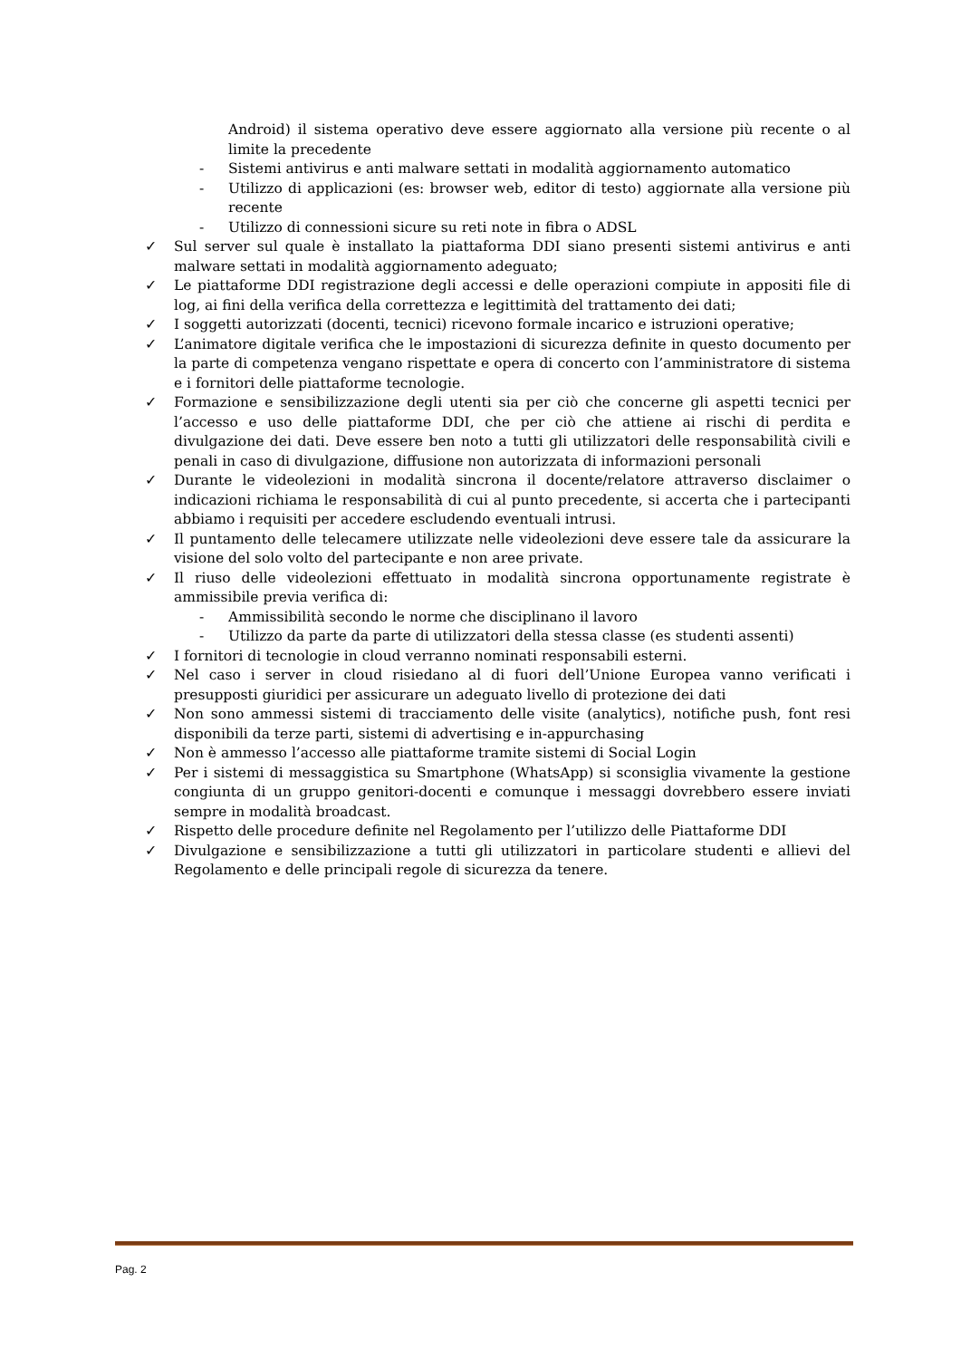Android) il sistema operativo deve essere aggiornato alla versione più recente o al limite la precedente
- Sistemi antivirus e anti malware settati in modalità aggiornamento automatico
- Utilizzo di applicazioni (es: browser web, editor di testo) aggiornate alla versione più recente
- Utilizzo di connessioni sicure su reti note in fibra o ADSL
✓ Sul server sul quale è installato la piattaforma DDI siano presenti sistemi antivirus e anti malware settati in modalità aggiornamento adeguato;
✓ Le piattaforme DDI registrazione degli accessi e delle operazioni compiute in appositi file di log, ai fini della verifica della correttezza e legittimità del trattamento dei dati;
✓ I soggetti autorizzati (docenti, tecnici) ricevono formale incarico e istruzioni operative;
✓ L’animatore digitale verifica che le impostazioni di sicurezza definite in questo documento per la parte di competenza vengano rispettate e opera di concerto con l’amministratore di sistema e i fornitori delle piattaforme tecnologie.
✓ Formazione e sensibilizzazione degli utenti sia per ciò che concerne gli aspetti tecnici per l’accesso e uso delle piattaforme DDI, che per ciò che attiene ai rischi di perdita e divulgazione dei dati. Deve essere ben noto a tutti gli utilizzatori delle responsabilità civili e penali in caso di divulgazione, diffusione non autorizzata di informazioni personali
✓ Durante le videolezioni in modalità sincrona il docente/relatore attraverso disclaimer o indicazioni richiama le responsabilità di cui al punto precedente, si accerta che i partecipanti abbiamo i requisiti per accedere escludendo eventuali intrusi.
✓ Il puntamento delle telecamere utilizzate nelle videolezioni deve essere tale da assicurare la visione del solo volto del partecipante e non aree private.
✓ Il riuso delle videolezioni effettuato in modalità sincrona opportunamente registrate è ammissibile previa verifica di:
- Ammissibilità secondo le norme che disciplinano il lavoro
- Utilizzo da parte da parte di utilizzatori della stessa classe (es studenti assenti)
✓ I fornitori di tecnologie in cloud verranno nominati responsabili esterni.
✓ Nel caso i server in cloud risiedano al di fuori dell’Unione Europea vanno verificati i presupposti giuridici per assicurare un adeguato livello di protezione dei dati
✓ Non sono ammessi sistemi di tracciamento delle visite (analytics), notifiche push, font resi disponibili da terze parti, sistemi di advertising e in-appurchasing
✓ Non è ammesso l’accesso alle piattaforme tramite sistemi di Social Login
✓ Per i sistemi di messaggistica su Smartphone (WhatsApp) si sconsiglia vivamente la gestione congiunta di un gruppo genitori-docenti e comunque i messaggi dovrebbero essere inviati sempre in modalità broadcast.
✓ Rispetto delle procedure definite nel Regolamento per l’utilizzo delle Piattaforme DDI
✓ Divulgazione e sensibilizzazione a tutti gli utilizzatori in particolare studenti e allievi del Regolamento e delle principali regole di sicurezza da tenere.
Pag. 2